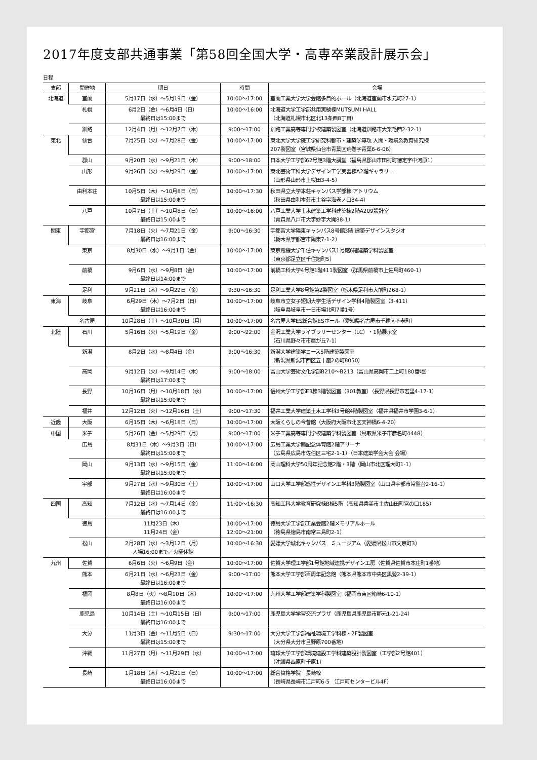2017年度支部共通事業「第58回全国大学・高専卒業設計展示会」
日程
| 支部 | 開催地 | 期日 | 時間 | 会場 |
| --- | --- | --- | --- | --- |
| 北海道 | 室蘭 | 5月17日（水）～5月19日（金） | 10:00～17:00 | 室蘭工業大学大学会館多目的ホール（北海道室蘭市水元町27-1） |
| | 札幌 | 6月2日（金）～6月4日（日） 最終日は15:00まで | 10:00～16:00 | 北海道大学工学部共用実験棟MUTSUMI HALL （北海道札幌市北区北13条西8丁目） |
| | 釧路 | 12月4日（月）～12月7日（木） | 9:00～17:00 | 釧路工業高等専門学校建築製図室（北海道釧路市大楽毛西2-32-1） |
| 東北 | 仙台 | 7月25日（火）～7月28日（金） | 10:00～17:00 | 東北大学大学院工学研究科都市・建築学専攻 人間・環境系教育研究棟 207製図室（宮城県仙台市青葉区荒巻字青葉6-6-06） |
| | 郡山 | 9月20日（水）～9月21日（木） | 9:00～18:00 | 日本大学工学部62号館3階大講堂（福島県郡山市田村町徳定字中河原1） |
| | 山形 | 9月26日（火）～9月29日（金） | 10:00～17:00 | 東北芸術工科大学デザイン工学実習棟A2階ギャラリー （山形県山形市上桜田3-4-5） |
| | 由利本荘 | 10月5日（木）～10月8日（日） 最終日は15:00まで | 10:00～17:30 | 秋田県立大学本荘キャンパス学部棟Iアトリウム （秋田県由利本荘市土谷字海老ノ口84-4） |
| | 八戸 | 10月7日（土）～10月8日（日） 最終日は15:00まで | 10:00～16:00 | 八戸工業大学土木建築工学科建築棟2階A209設計室 （青森県八戸市大字妙字大開88-1） |
| 関東 | 宇都宮 | 7月18日（火）～7月21日（金） 最終日は16:00まで | 9:00～16:30 | 宇都宮大学陽東キャンパス8号館3階 建築デザインスタジオ （栃木県宇都宮市陽東7-1-2） |
| | 東京 | 8月30日（水）～9月1日（金） | 10:00～17:00 | 東京電機大学千住キャンパス1号館6階建築学科製図室 （東京都足立区千住旭町5） |
| | 前橋 | 9月6日（水）～9月8日（金） 最終日は14:00まで | 10:00～17:00 | 前橋工科大学4号館1階411製図室（群馬県前橋市上佐鳥町460-1） |
| | 足利 | 9月21日（木）～9月22日（金） | 9:30～16:30 | 足利工業大学8号館第2製図室（栃木県足利市大前町268-1） |
| 東海 | 岐阜 | 6月29日（木）～7月2日（日） 最終日は16:00まで | 10:00～17:00 | 岐阜市立女子短期大学生活デザイン学科4階製図室（3-411） （岐阜県岐阜市一日市場北町7番1号） |
| | 名古屋 | 10月28日（土）～10月30日（月） | 10:00～17:00 | 名古屋大学ES総合館ESホール（愛知県名古屋市千種区不老町） |
| 北陸 | 石川 | 5月16日（火）～5月19日（金） | 9:00～22:00 | 金沢工業大学ライブラリーセンター（LC）・1階展示室 （石川県野々市市扇が丘7-1） |
| | 新潟 | 8月2日（水）～8月4日（金） | 9:00～16:30 | 新潟大学建築学コース5階建築製図室 （新潟県新潟市西区五十嵐2の町8050） |
| | 高岡 | 9月12日（火）～9月14日（木） 最終日は17:00まで | 9:00～18:00 | 富山大学芸術文化学部B210～B213（富山県高岡市二上町180番地） |
| | 長野 | 10月16日（月）～10月18日（水） 最終日は15:00まで | 10:00～17:00 | 信州大学工学部E3棟3階製図室（301教室）（長野県長野市若里4-17-1） |
| | 福井 | 12月12日（火）～12月16日（土） | 9:00～17:30 | 福井工業大学建築土木工学科3号館4階製図室（福井県福井市学園3-6-1） |
| 近畿 | 大阪 | 6月15日（木）～6月18日（日） | 10:00～17:00 | 大阪くらしの今昔館（大阪府大阪市北区天神橋6-4-20） |
| 中国 | 米子 | 5月26日（金）～5月29日（月） | 9:00～17:00 | 米子工業高等専門学校建築学科製図室（鳥取県米子市彦名町4448） |
| | 広島 | 8月31日（木）～9月3日（日） 最終日は15:00まで | 10:00～17:00 | 広島工業大学鶴記念体育館2階アリーナ （広島県広島市佐伯区三宅2-1-1）（日本建築学会大会 会場） |
| | 岡山 | 9月13日（水）～9月15日（金） 最終日は15:00まで | 11:00～16:00 | 岡山理科大学50周年記念館2階・3階（岡山市北区理大町1-1） |
| | 宇部 | 9月27日（水）～9月30日（土） 最終日は16:00まで | 10:00～17:00 | 山口大学工学部感性デザイン工学科3階製図室（山口県宇部市常盤台2-16-1） |
| 四国 | 高知 | 7月12日（水）～7月14日（金） 最終日は16:00まで | 11:00～16:30 | 高知工科大学教育研究棟B棟5階（高知県香美市土佐山田町宮の口185） |
| | 徳島 | 11月23日（木） 11月24日（金） | 10:00～17:00 12:00～21:00 | 徳島大学工学部工業会館2階メモリアルホール （徳島県徳島市南常三島町2-1） |
| | 松山 | 2月28日（水）～3月12日（月） 入場16:00まで／火曜休館 | 10:00～16:30 | 愛媛大学城北キャンパス ミュージアム（愛媛県松山市文京町3） |
| 九州 | 佐賀 | 6月6日（火）～6月9日（金） | 10:00～17:00 | 佐賀大学理工学部1号館地域連携デザイン工房（佐賀県佐賀市本庄町1番地） |
| | 熊本 | 6月21日（水）～6月23日（金） 最終日は16:00まで | 9:00～17:00 | 熊本大学工学部百周年記念館（熊本県熊本市中央区黒髪2-39-1） |
| | 福岡 | 8月8日（火）～8月10日（木） 最終日は16:00まで | 10:00～17:00 | 九州大学工学部建築学科製図室（福岡市東区箱崎6-10-1） |
| | 鹿児島 | 10月14日（土）～10月15日（日） 最終日は16:00まで | 9:00～17:00 | 鹿児島大学学習交流プラザ（鹿児島県鹿児島市郡元1-21-24） |
| | 大分 | 11月3日（金）～11月5日（日） 最終日は15:00まで | 9:30～17:00 | 大分大学工学部福祉環境工学科棟・2F製図室 （大分県大分市旦野原700番地） |
| | 沖縄 | 11月27日（月）～11月29日（水） | 10:00～17:00 | 琉球大学工学部環境建設工学科建築設計製図室（工学部2号館401） （沖縄県西原町千原1） |
| | 長崎 | 1月18日（木）～1月21日（日） 最終日は16:00まで | 10:00～17:00 | 総合資格学院 長崎校 （長崎県長崎市江戸町6-5 江戸町センタービル4F） |